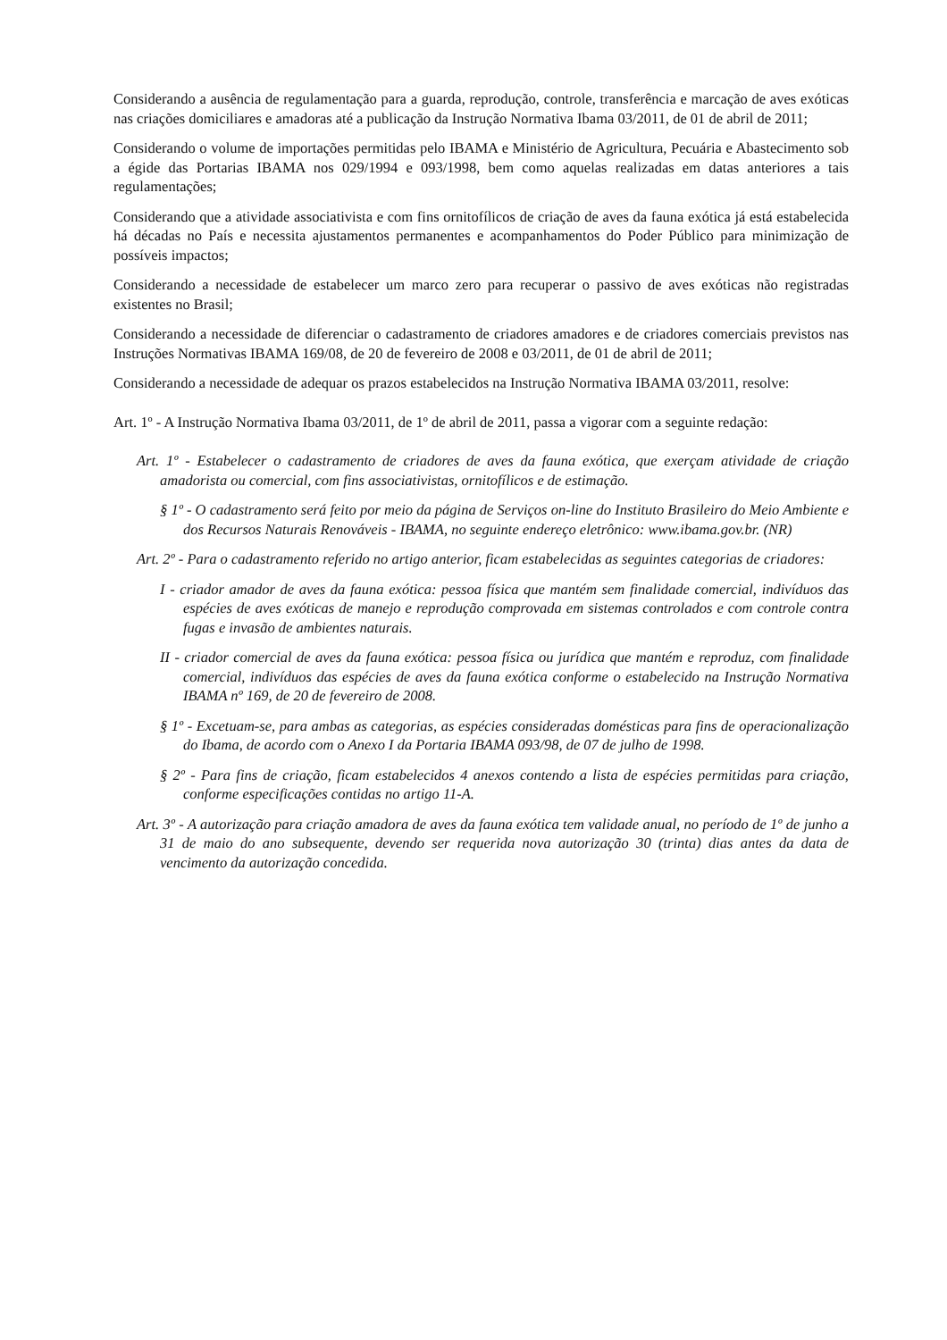Considerando a ausência de regulamentação para a guarda, reprodução, controle, transferência e marcação de aves exóticas nas criações domiciliares e amadoras até a publicação da Instrução Normativa Ibama 03/2011, de 01 de abril de 2011;
Considerando o volume de importações permitidas pelo IBAMA e Ministério de Agricultura, Pecuária e Abastecimento sob a égide das Portarias IBAMA nos 029/1994 e 093/1998, bem como aquelas realizadas em datas anteriores a tais regulamentações;
Considerando que a atividade associativista e com fins ornitofílicos de criação de aves da fauna exótica já está estabelecida há décadas no País e necessita ajustamentos permanentes e acompanhamentos do Poder Público para minimização de possíveis impactos;
Considerando a necessidade de estabelecer um marco zero para recuperar o passivo de aves exóticas não registradas existentes no Brasil;
Considerando a necessidade de diferenciar o cadastramento de criadores amadores e de criadores comerciais previstos nas Instruções Normativas IBAMA 169/08, de 20 de fevereiro de 2008 e 03/2011, de 01 de abril de 2011;
Considerando a necessidade de adequar os prazos estabelecidos na Instrução Normativa IBAMA 03/2011, resolve:
Art. 1º - A Instrução Normativa Ibama 03/2011, de 1º de abril de 2011, passa a vigorar com a seguinte redação:
Art. 1º - Estabelecer o cadastramento de criadores de aves da fauna exótica, que exerçam atividade de criação amadorista ou comercial, com fins associativistas, ornitofílicos e de estimação.
§ 1º - O cadastramento será feito por meio da página de Serviços on-line do Instituto Brasileiro do Meio Ambiente e dos Recursos Naturais Renováveis - IBAMA, no seguinte endereço eletrônico: www.ibama.gov.br. (NR)
Art. 2º - Para o cadastramento referido no artigo anterior, ficam estabelecidas as seguintes categorias de criadores:
I - criador amador de aves da fauna exótica: pessoa física que mantém sem finalidade comercial, indivíduos das espécies de aves exóticas de manejo e reprodução comprovada em sistemas controlados e com controle contra fugas e invasão de ambientes naturais.
II - criador comercial de aves da fauna exótica: pessoa física ou jurídica que mantém e reproduz, com finalidade comercial, indivíduos das espécies de aves da fauna exótica conforme o estabelecido na Instrução Normativa IBAMA nº 169, de 20 de fevereiro de 2008.
§ 1º - Excetuam-se, para ambas as categorias, as espécies consideradas domésticas para fins de operacionalização do Ibama, de acordo com o Anexo I da Portaria IBAMA 093/98, de 07 de julho de 1998.
§ 2º - Para fins de criação, ficam estabelecidos 4 anexos contendo a lista de espécies permitidas para criação, conforme especificações contidas no artigo 11-A.
Art. 3º - A autorização para criação amadora de aves da fauna exótica tem validade anual, no período de 1º de junho a 31 de maio do ano subsequente, devendo ser requerida nova autorização 30 (trinta) dias antes da data de vencimento da autorização concedida.